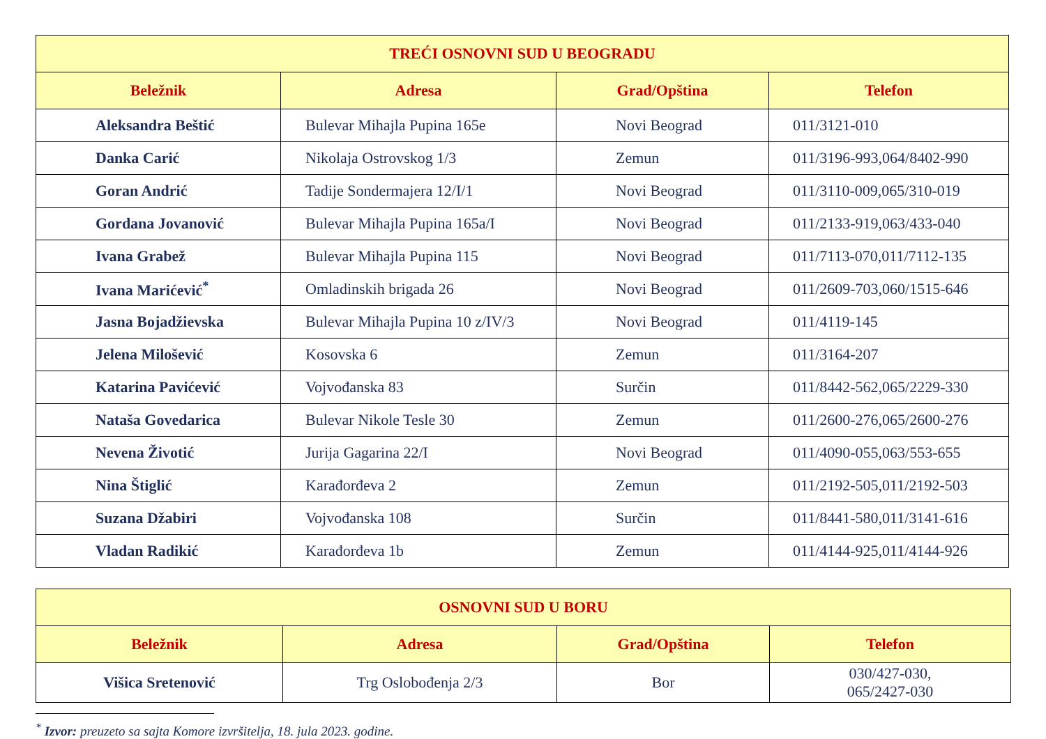| TREĆI OSNOVNI SUD U BEOGRADU | | | |
| --- | --- | --- | --- |
| Beležnik | Adresa | Grad/Opština | Telefon |
| Aleksandra Beštić | Bulevar Mihajla Pupina 165e | Novi Beograd | 011/3121-010 |
| Danka Carić | Nikolaja Ostrovskog 1/3 | Zemun | 011/3196-993,064/8402-990 |
| Goran Andrić | Tadije Sondermajera 12/I/1 | Novi Beograd | 011/3110-009,065/310-019 |
| Gordana Jovanović | Bulevar Mihajla Pupina 165a/I | Novi Beograd | 011/2133-919,063/433-040 |
| Ivana Grabež | Bulevar Mihajla Pupina 115 | Novi Beograd | 011/7113-070,011/7112-135 |
| Ivana Marićević<sup>*</sup> | Omladinskih brigada 26 | Novi Beograd | 011/2609-703,060/1515-646 |
| Jasna Bojadžievska | Bulevar Mihajla Pupina 10 z/IV/3 | Novi Beograd | 011/4119-145 |
| Jelena Milošević | Kosovska 6 | Zemun | 011/3164-207 |
| Katarina Pavićević | Vojvođanska 83 | Surčin | 011/8442-562,065/2229-330 |
| Nataša Govedarica | Bulevar Nikole Tesle 30 | Zemun | 011/2600-276,065/2600-276 |
| Nevena Životić | Jurija Gagarina 22/I | Novi Beograd | 011/4090-055,063/553-655 |
| Nina Štiglić | Karađorđeva 2 | Zemun | 011/2192-505,011/2192-503 |
| Suzana Džabiri | Vojvođanska 108 | Surčin | 011/8441-580,011/3141-616 |
| Vladan Radikić | Karađorđeva 1b | Zemun | 011/4144-925,011/4144-926 |
| OSNOVNI SUD U BORU | | | |
| --- | --- | --- | --- |
| Beležnik | Adresa | Grad/Opština | Telefon |
| Višica Sretenović | Trg Oslobođenja 2/3 | Bor | 030/427-030, 065/2427-030 |
<sup>*</sup> Izvor: preuzeto sa sajta Komore izvršitelja, 18. jula 2023. godine.